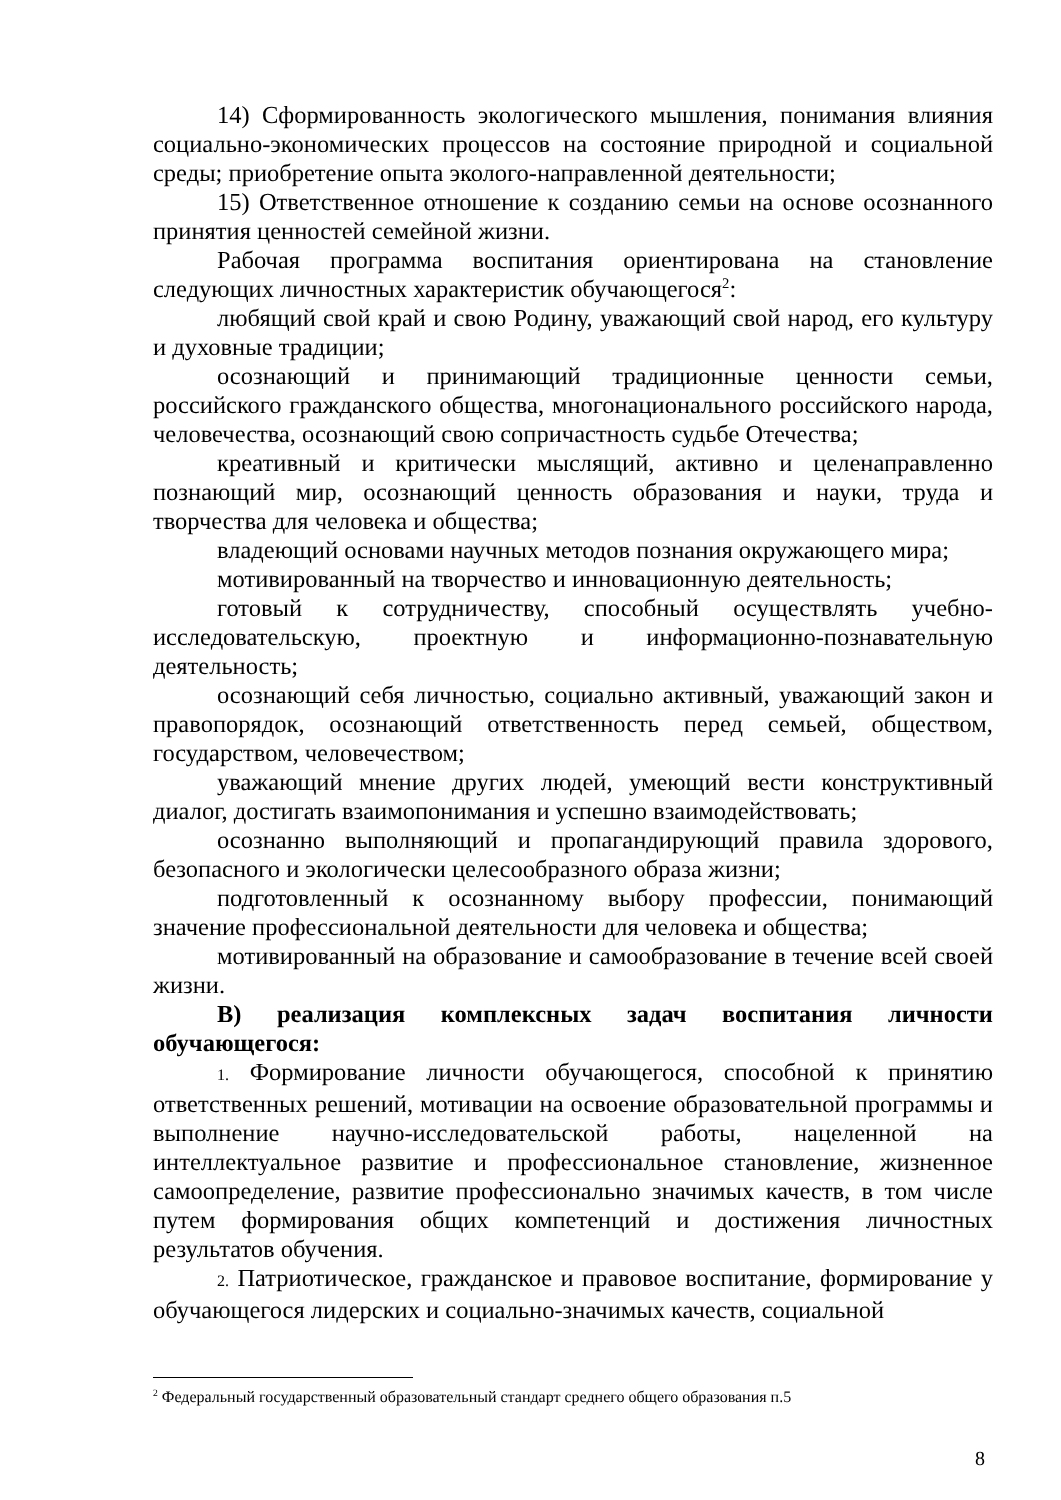14) Сформированность экологического мышления, понимания влияния социально-экономических процессов на состояние природной и социальной среды; приобретение опыта эколого-направленной деятельности;
15) Ответственное отношение к созданию семьи на основе осознанного принятия ценностей семейной жизни.
Рабочая программа воспитания ориентирована на становление следующих личностных характеристик обучающегося<sup>2</sup>:
любящий свой край и свою Родину, уважающий свой народ, его культуру и духовные традиции;
осознающий и принимающий традиционные ценности семьи, российского гражданского общества, многонационального российского народа, человечества, осознающий свою сопричастность судьбе Отечества;
креативный и критически мыслящий, активно и целенаправленно познающий мир, осознающий ценность образования и науки, труда и творчества для человека и общества;
владеющий основами научных методов познания окружающего мира;
мотивированный на творчество и инновационную деятельность;
готовый к сотрудничеству, способный осуществлять учебно-исследовательскую, проектную и информационно-познавательную деятельность;
осознающий себя личностью, социально активный, уважающий закон и правопорядок, осознающий ответственность перед семьей, обществом, государством, человечеством;
уважающий мнение других людей, умеющий вести конструктивный диалог, достигать взаимопонимания и успешно взаимодействовать;
осознанно выполняющий и пропагандирующий правила здорового, безопасного и экологически целесообразного образа жизни;
подготовленный к осознанному выбору профессии, понимающий значение профессиональной деятельности для человека и общества;
мотивированный на образование и самообразование в течение всей своей жизни.
В) реализация комплексных задач воспитания личности обучающегося:
1. Формирование личности обучающегося, способной к принятию ответственных решений, мотивации на освоение образовательной программы и выполнение научно-исследовательской работы, нацеленной на интеллектуальное развитие и профессиональное становление, жизненное самоопределение, развитие профессионально значимых качеств, в том числе путем формирования общих компетенций и достижения личностных результатов обучения.
2. Патриотическое, гражданское и правовое воспитание, формирование у обучающегося лидерских и социально-значимых качеств, социальной
<sup>2</sup> Федеральный государственный образовательный стандарт среднего общего образования п.5
8